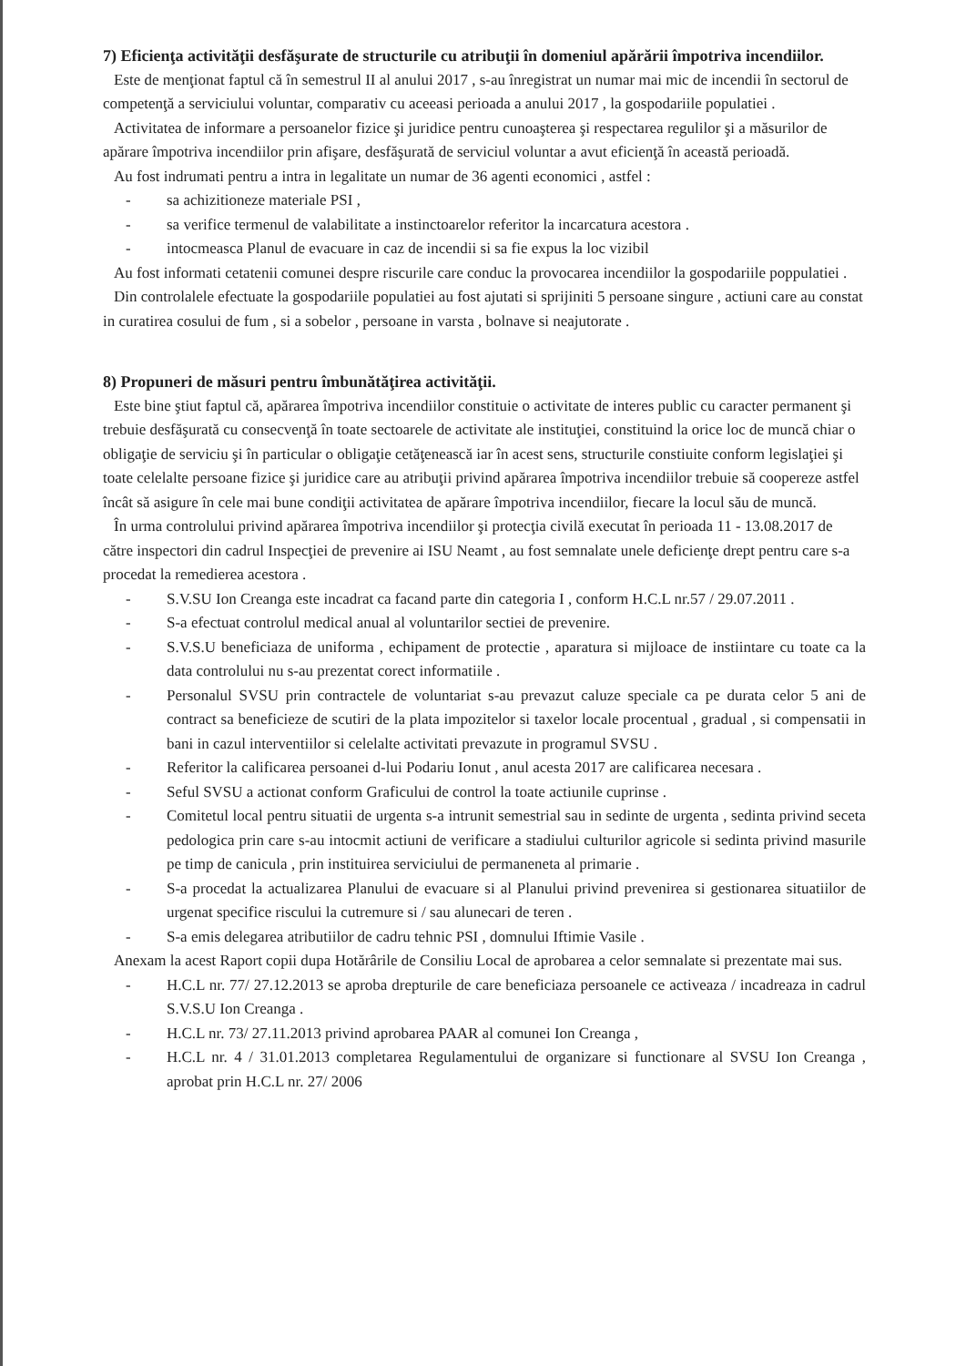7) Eficienţa activităţii desfăşurate de structurile cu atribuţii în domeniul apărării împotriva incendiilor.
Este de menţionat faptul că în semestrul II al anului 2017 , s-au înregistrat un numar mai mic de incendii în sectorul de competenţă a serviciului voluntar, comparativ cu aceeasi perioada a anului 2017 , la gospodariile populatiei .
Activitatea de informare a persoanelor fizice şi juridice pentru cunoaşterea şi respectarea regulilor şi a măsurilor de apărare împotriva incendiilor prin afişare, desfăşurată de serviciul voluntar a avut eficienţă în această perioadă.
Au fost indrumati pentru a intra in legalitate un numar de 36 agenti economici , astfel :
- sa achizitioneze materiale PSI ,
- sa verifice termenul de valabilitate a instinctoarelor referitor la incarcatura acestora .
- intocmeasca Planul de evacuare in caz de incendii si sa fie expus la loc vizibil
Au fost informati cetatenii comunei despre riscurile care conduc la provocarea incendiilor la gospodariile poppulatiei .
Din controlalele efectuate la gospodariile populatiei au fost ajutati si sprijiniti 5 persoane singure , actiuni care au constat in curatirea cosului de fum , si a sobelor , persoane in varsta , bolnave si neajutorate .
8) Propuneri de măsuri pentru îmbunătăţirea activităţii.
Este bine ştiut faptul că, apărarea împotriva incendiilor constituie o activitate de interes public cu caracter permanent şi trebuie desfăşurată cu consecvenţă în toate sectoarele de activitate ale instituţiei, constituind la orice loc de muncă chiar o obligaţie de serviciu şi în particular o obligaţie cetăţenească iar în acest sens, structurile constiuite conform legislaţiei şi toate celelalte persoane fizice şi juridice care au atribuţii privind apărarea împotriva incendiilor trebuie să coopereze astfel încât să asigure în cele mai bune condiţii activitatea de apărare împotriva incendiilor, fiecare la locul său de muncă.
În urma controlului privind apărarea împotriva incendiilor şi protecţia civilă executat în perioada 11 - 13.08.2017 de către inspectori din cadrul Inspecţiei de prevenire ai ISU Neamt , au fost semnalate unele deficienţe drept pentru care s-a procedat la remedierea acestora .
- S.V.SU Ion Creanga este incadrat ca facand parte din categoria I , conform H.C.L nr.57 / 29.07.2011 .
- S-a efectuat controlul medical anual al voluntarilor sectiei de prevenire.
- S.V.S.U beneficiaza de uniforma , echipament de protectie , aparatura si mijloace de instiintare cu toate ca la data controlului nu s-au prezentat corect informatiile .
- Personalul SVSU prin contractele de voluntariat s-au prevazut caluze speciale ca pe durata celor 5 ani de contract sa beneficieze de scutiri de la plata impozitelor si taxelor locale procentual , gradual , si compensatii in bani in cazul interventiilor si celelalte activitati prevazute in programul SVSU .
- Referitor la calificarea persoanei d-lui Podariu Ionut , anul acesta 2017 are calificarea necesara .
- Seful SVSU a actionat conform Graficului de control la toate actiunile cuprinse .
- Comitetul local pentru situatii de urgenta s-a intrunit semestrial sau in sedinte de urgenta , sedinta privind seceta pedologica prin care s-au intocmit actiuni de verificare a stadiului culturilor agricole si sedinta privind masurile pe timp de canicula , prin instituirea serviciului de permaneneta al primarie .
- S-a procedat la actualizarea Planului de evacuare si al Planului privind prevenirea si gestionarea situatiilor de urgenat specifice riscului la cutremure si / sau alunecari de teren .
- S-a emis delegarea atributiilor de cadru tehnic PSI , domnului Iftimie Vasile .
Anexam la acest Raport copii dupa Hotărârile de Consiliu Local de aprobarea a celor semnalate si prezentate mai sus.
- H.C.L nr. 77/ 27.12.2013 se aproba drepturile de care beneficiaza persoanele ce activeaza / incadreaza in cadrul S.V.S.U Ion Creanga .
- H.C.L nr. 73/ 27.11.2013 privind aprobarea PAAR al comunei Ion Creanga ,
- H.C.L nr. 4 / 31.01.2013 completarea Regulamentului de organizare si functionare al SVSU Ion Creanga , aprobat prin H.C.L nr. 27/ 2006